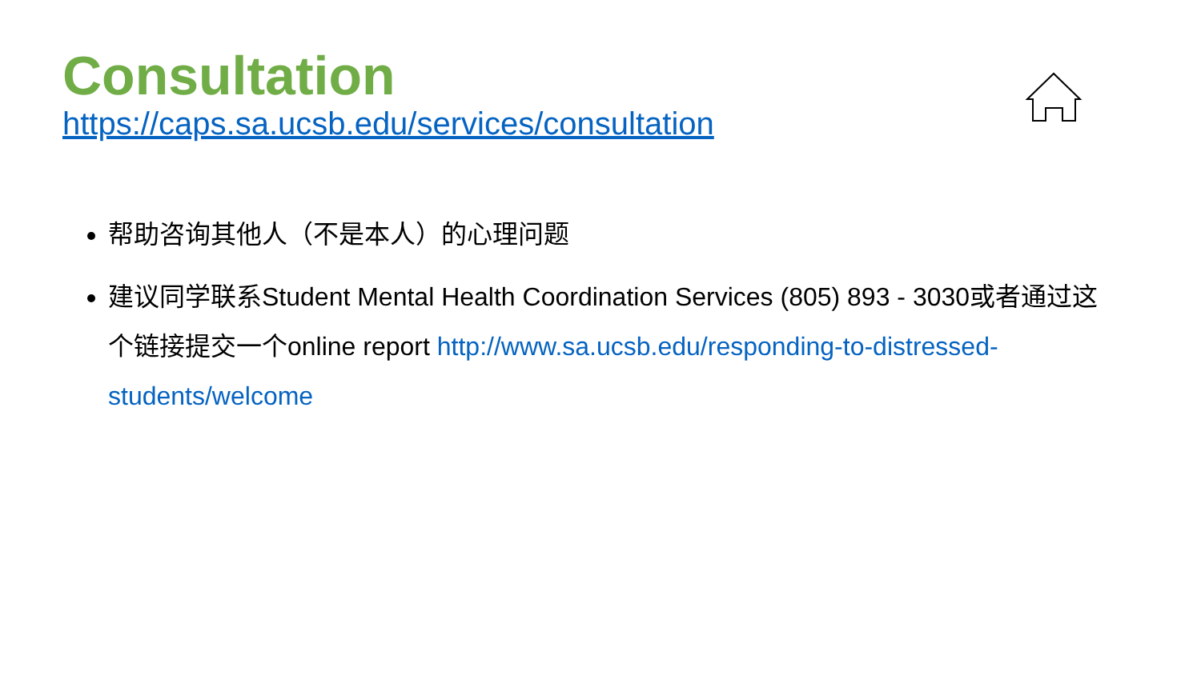Consultation
https://caps.sa.ucsb.edu/services/consultation
帮助咨询其他人（不是本人）的心理问题
建议同学联系Student Mental Health Coordination Services (805) 893 - 3030或者通过这个链接提交一个online report http://www.sa.ucsb.edu/responding-to-distressed-students/welcome